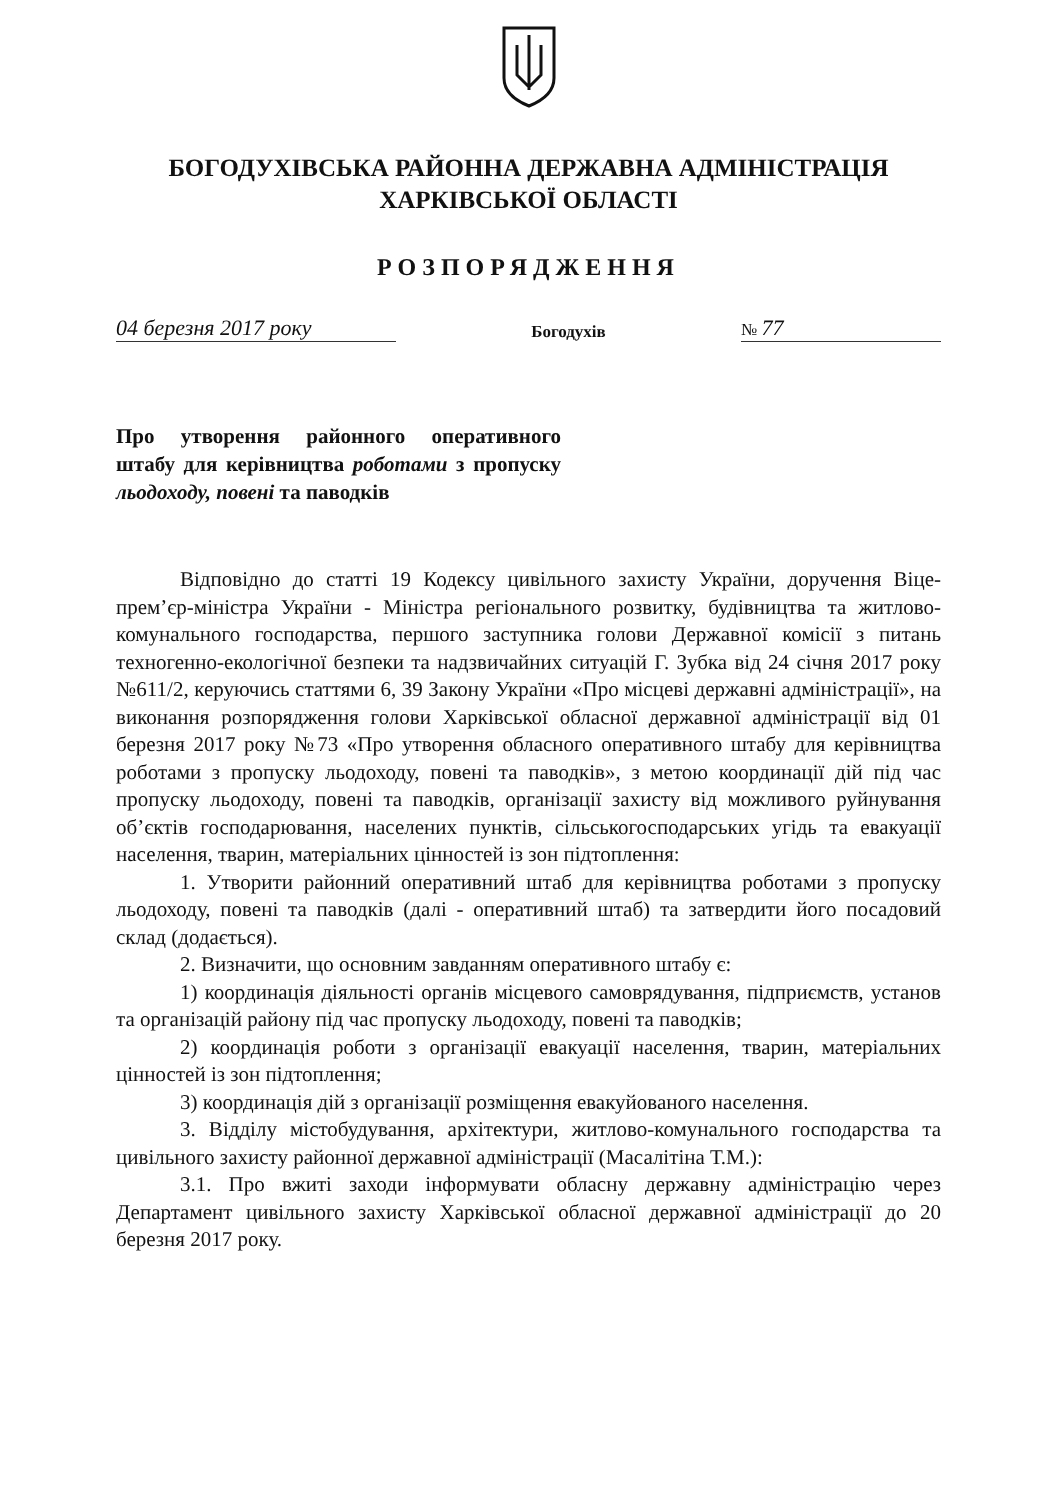БОГОДУХІВСЬКА РАЙОННА ДЕРЖАВНА АДМІНІСТРАЦІЯ
ХАРКІВСЬКОЇ ОБЛАСТІ
РОЗПОРЯДЖЕННЯ
04 березня 2017 року Богодухів № 77
Про утворення районного оперативного штабу для керівництва роботами з пропуску льодоходу, повені та паводків
Відповідно до статті 19 Кодексу цивільного захисту України, доручення Віце-прем’єр-міністра України - Міністра регіонального розвитку, будівництва та житлово-комунального господарства, першого заступника голови Державної комісії з питань техногенно-екологічної безпеки та надзвичайних ситуацій Г. Зубка від 24 січня 2017 року №611/2, керуючись статтями 6, 39 Закону України «Про місцеві державні адміністрації», на виконання розпорядження голови Харківської обласної державної адміністрації від 01 березня 2017 року №73 «Про утворення обласного оперативного штабу для керівництва роботами з пропуску льодоходу, повені та паводків», з метою координації дій під час пропуску льодоходу, повені та паводків, організації захисту від можливого руйнування об’єктів господарювання, населених пунктів, сільськогосподарських угідь та евакуації населення, тварин, матеріальних цінностей із зон підтоплення:
1. Утворити районний оперативний штаб для керівництва роботами з пропуску льодоходу, повені та паводків (далі - оперативний штаб) та затвердити його посадовий склад (додається).
2. Визначити, що основним завданням оперативного штабу є:
1) координація діяльності органів місцевого самоврядування, підприємств, установ та організацій району під час пропуску льодоходу, повені та паводків;
2) координація роботи з організації евакуації населення, тварин, матеріальних цінностей із зон підтоплення;
3) координація дій з організації розміщення евакуйованого населення.
3. Відділу містобудування, архітектури, житлово-комунального господарства та цивільного захисту районної державної адміністрації (Масалітіна Т.М.):
3.1. Про вжиті заходи інформувати обласну державну адміністрацію через Департамент цивільного захисту Харківської обласної державної адміністрації до 20 березня 2017 року.